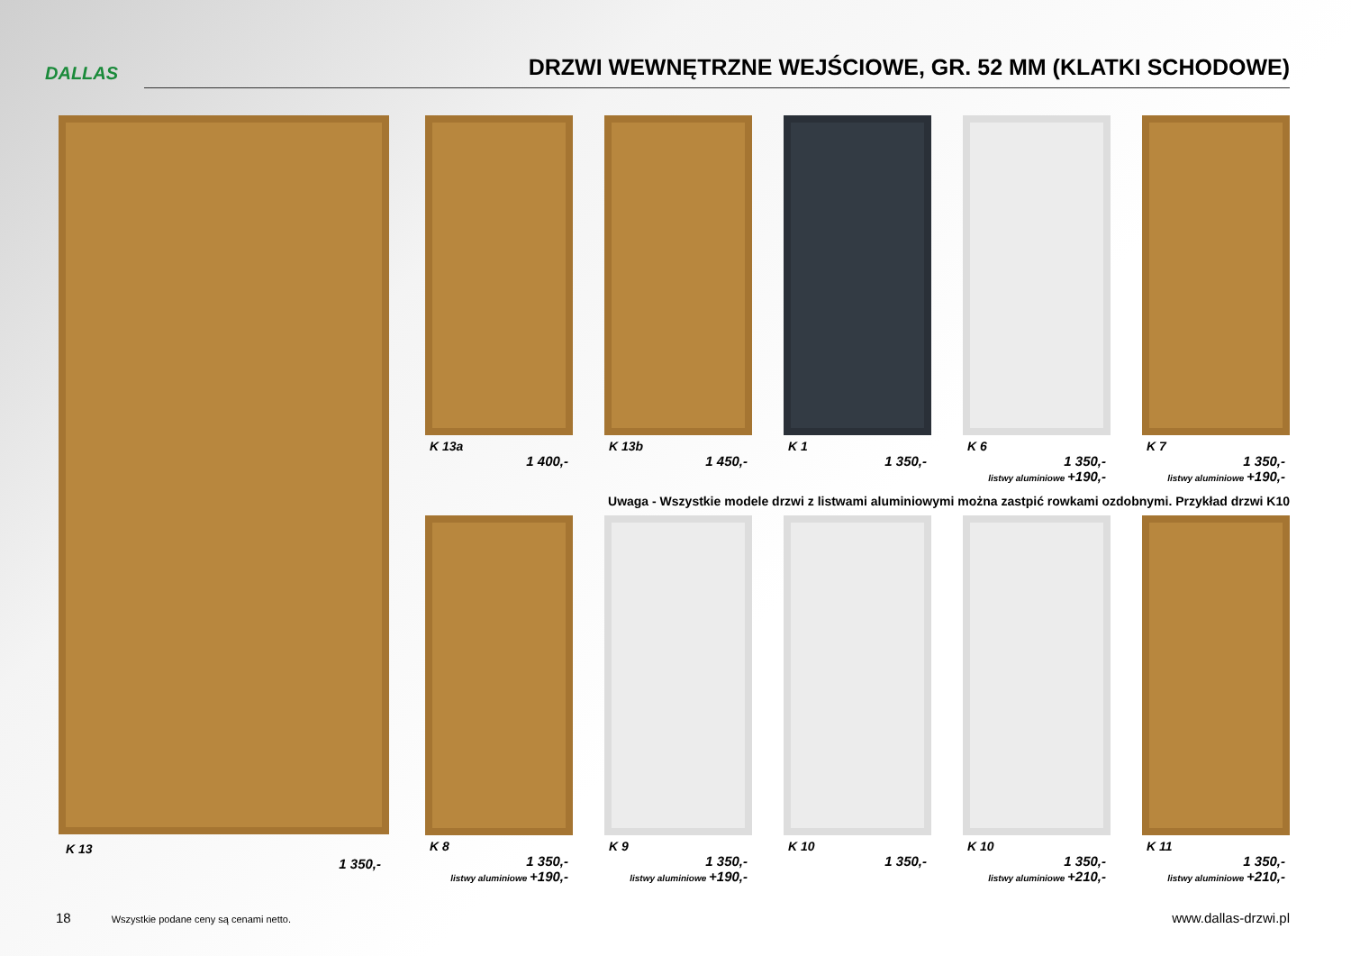DALLAS
DRZWI WEWNĘTRZNE WEJŚCIOWE, GR. 52 MM (KLATKI SCHODOWE)
K 13a
1 400,-
K 13b
1 450,-
K 1
1 350,-
K 6
1 350,-
listwy aluminiowe +190,-
K 7
1 350,-
listwy aluminiowe +190,-
Uwaga - Wszystkie modele drzwi z listwami aluminiowymi można zastpić rowkami ozdobnymi. Przykład drzwi K10
K 8
1 350,-
listwy aluminiowe +190,-
K 9
1 350,-
listwy aluminiowe +190,-
K 10
1 350,-
K 10
1 350,-
listwy aluminiowe +210,-
K 11
1 350,-
listwy aluminiowe +210,-
K 13
1 350,-
18 Wszystkie podane ceny są cenami netto. www.dallas-drzwi.pl